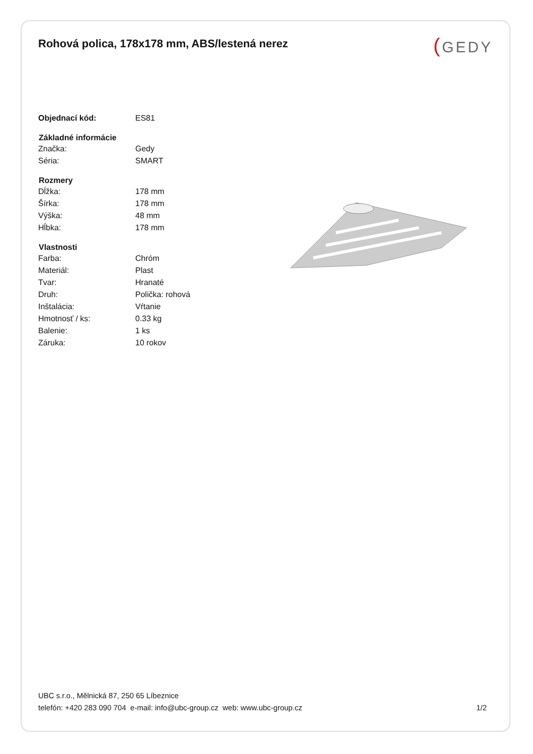Rohová polica, 178x178 mm, ABS/lestená nerez
(GEDY
| Objednací kód: | ES81 |
| Základné informácie | |
| Značka: | Gedy |
| Séria: | SMART |
| Rozmery | |
| Dĺžka: | 178 mm |
| Šírka: | 178 mm |
| Výška: | 48 mm |
| Hĺbka: | 178 mm |
| Vlastnosti | |
| Farba: | Chróm |
| Materiál: | Plast |
| Tvar: | Hranaté |
| Druh: | Polička: rohová |
| Inštalácia: | Vŕtanie |
| Hmotnosť / ks: | 0.33 kg |
| Balenie: | 1 ks |
| Záruka: | 10 rokov |
UBC s.r.o., Mělnická 87, 250 65 Líbeznice
telefón: +420 283 090 704 e-mail: info@ubc-group.cz web: www.ubc-group.cz 1/2